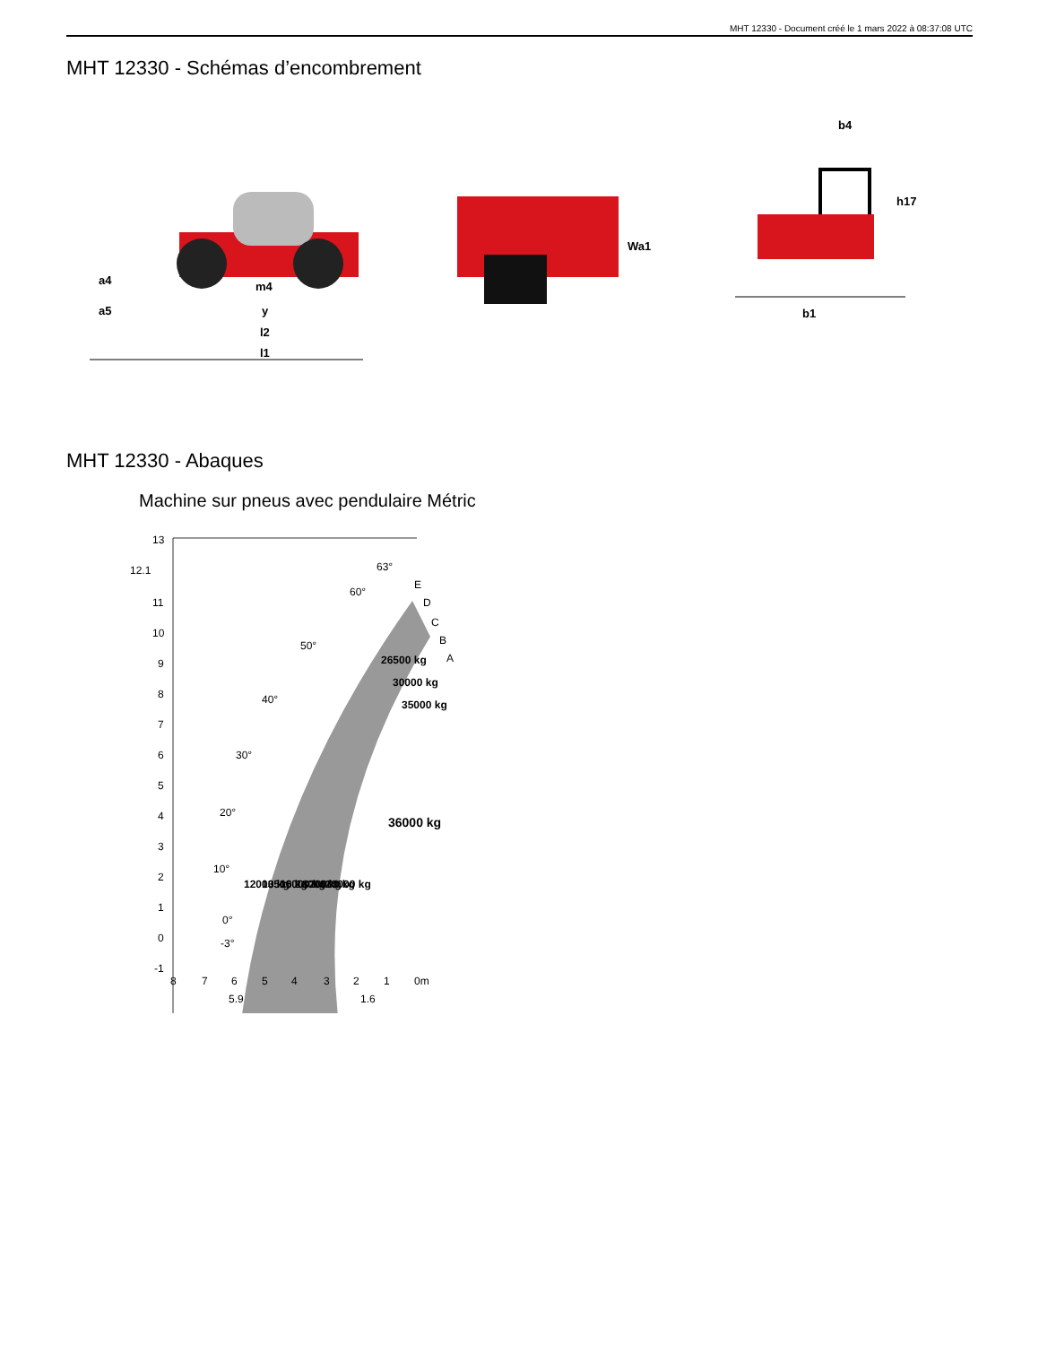MHT 12330 - Document créé le 1 mars 2022 à 08:37:08 UTC
MHT 12330 - Schémas d’encombrement
m4
y
l2
l1
a4
a5
Wa1
b4
h17
b1
MHT 12330 - Abaques
Machine sur pneus avec pendulaire Métric
13
12.1
11
10
9
8
7
6
5
4
3
2
1
0
-1
8
7
6
5
4
3
2
1
0m
5.9
1.6
63°
60°
50°
40°
30°
20°
10°
0°
-3°
E
D
C
B
A
12000 kg
13500 kg
16000 kg
18000 kg
20000 kg
23000 kg
26500 kg
30000 kg
35000 kg
36000 kg